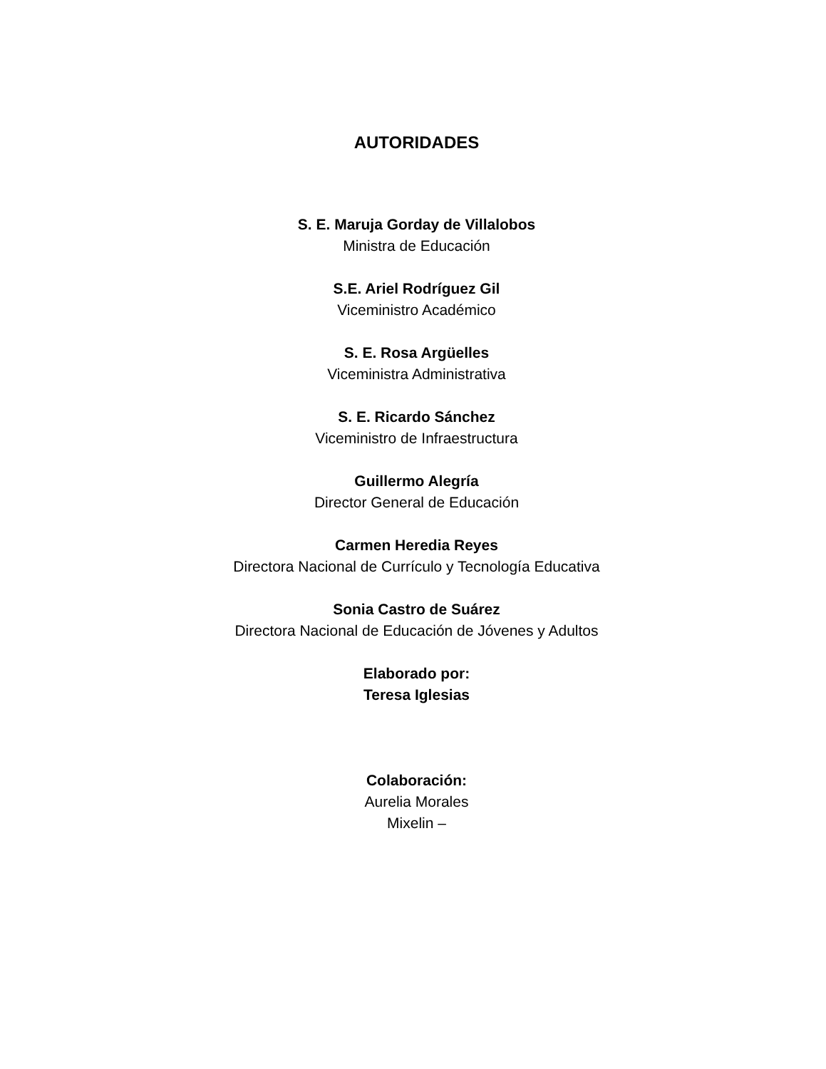AUTORIDADES
S. E. Maruja Gorday de Villalobos
Ministra de Educación
S.E. Ariel Rodríguez Gil
Viceministro Académico
S. E. Rosa Argüelles
Viceministra Administrativa
S. E. Ricardo Sánchez
Viceministro de Infraestructura
Guillermo Alegría
Director General de Educación
Carmen Heredia Reyes
Directora Nacional de Currículo y Tecnología Educativa
Sonia Castro de Suárez
Directora Nacional de Educación de Jóvenes y Adultos
Elaborado por:
Teresa Iglesias
Colaboración:
Aurelia Morales
Mixelin –